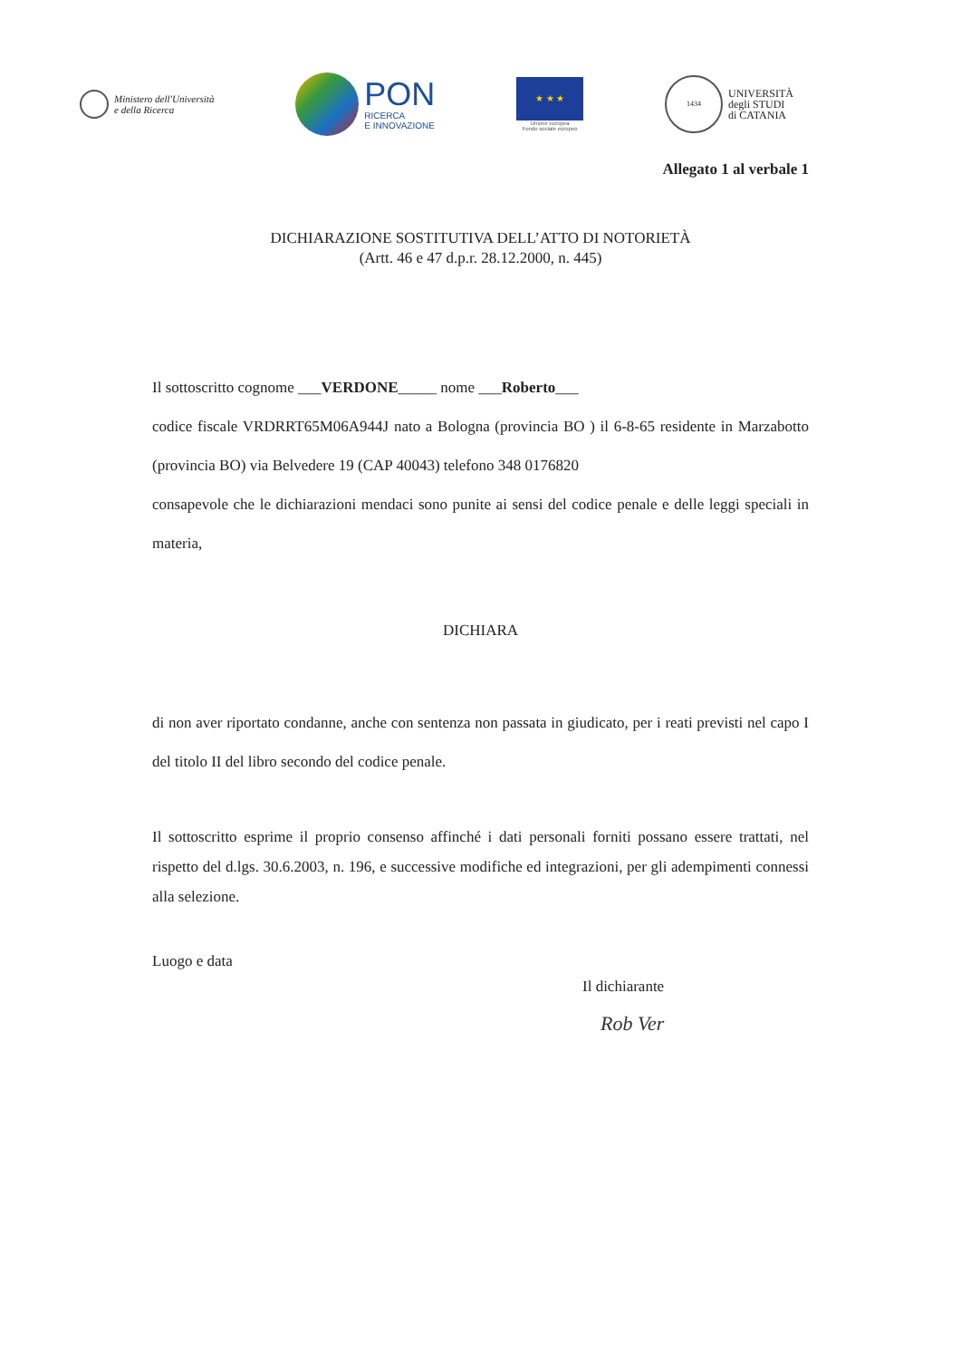Ministero dell'Università
e della Ricerca
PON
RICERCA
E INNOVAZIONE
★ ★ ★
Unione europea
Fondo sociale europeo
1434
UNIVERSITÀ
degli STUDI
di CATANIA
Allegato 1 al verbale 1
DICHIARAZIONE SOSTITUTIVA DELL’ATTO DI NOTORIETÀ
(Artt. 46 e 47 d.p.r. 28.12.2000, n. 445)
Il sottoscritto cognome ___VERDONE_____ nome ___Roberto___
codice fiscale VRDRRT65M06A944J nato a Bologna (provincia BO ) il 6-8-65 residente in Marzabotto (provincia BO) via Belvedere 19 (CAP 40043) telefono 348 0176820
consapevole che le dichiarazioni mendaci sono punite ai sensi del codice penale e delle leggi speciali in materia,
DICHIARA
di non aver riportato condanne, anche con sentenza non passata in giudicato, per i reati previsti nel capo I del titolo II del libro secondo del codice penale.
Il sottoscritto esprime il proprio consenso affinché i dati personali forniti possano essere trattati, nel rispetto del d.lgs. 30.6.2003, n. 196, e successive modifiche ed integrazioni, per gli adempimenti connessi alla selezione.
Luogo e data
Il dichiarante
Rob Ver